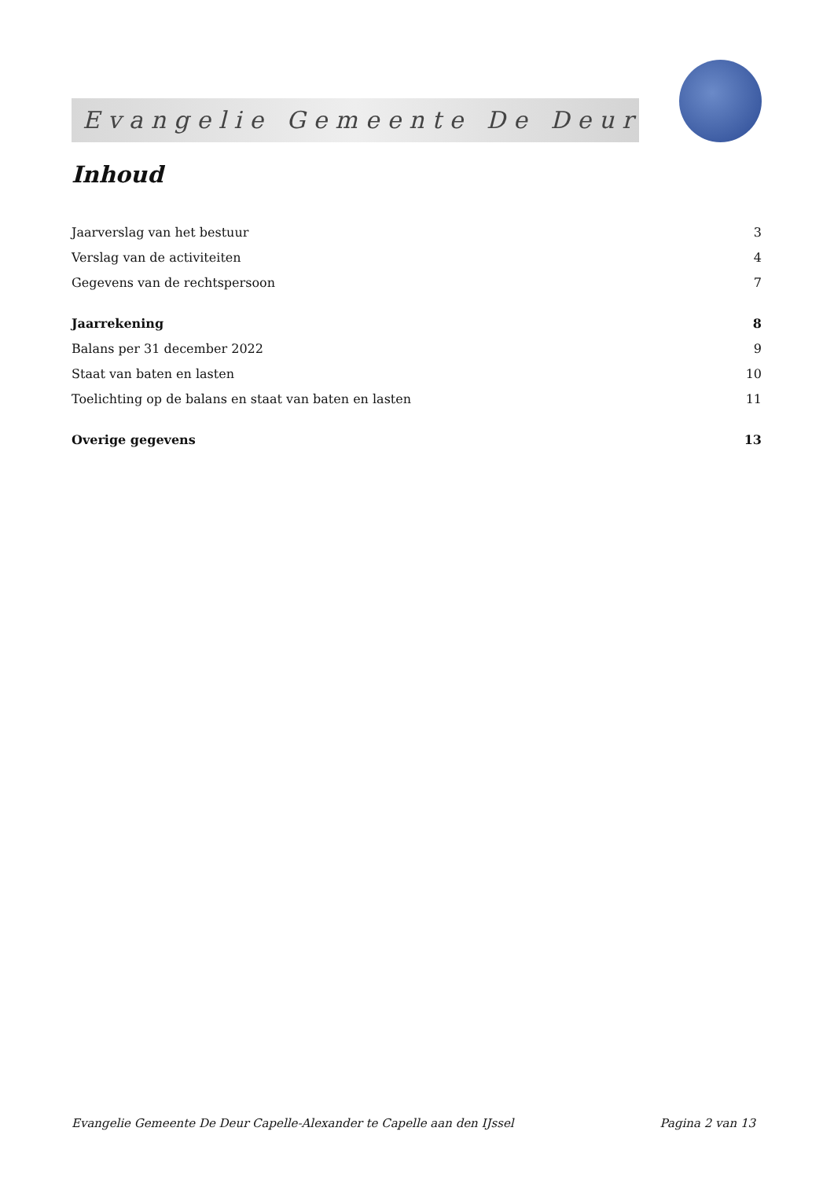Evangelie Gemeente De Deur
Inhoud
Jaarverslag van het bestuur 3
Verslag van de activiteiten 4
Gegevens van de rechtspersoon 7
Jaarrekening 8
Balans per 31 december 2022 9
Staat van baten en lasten 10
Toelichting op de balans en staat van baten en lasten 11
Overige gegevens 13
Evangelie Gemeente De Deur Capelle-Alexander te Capelle aan den IJssel Pagina 2 van 13